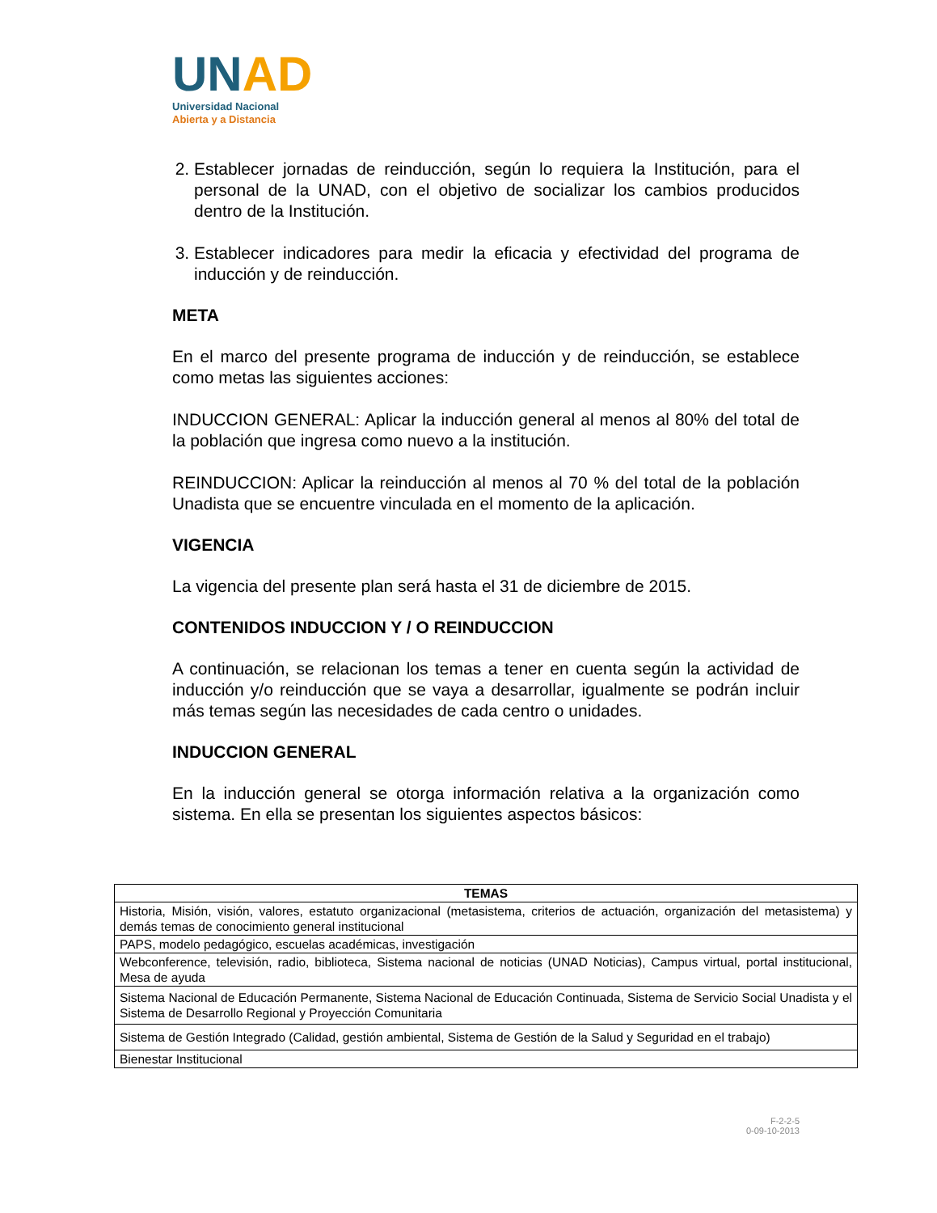UN AD
Universidad Nacional
Abierta y a Distancia
2. Establecer jornadas de reinducción, según lo requiera la Institución, para el personal de la UNAD, con el objetivo de socializar los cambios producidos dentro de la Institución.
3. Establecer indicadores para medir la eficacia y efectividad del programa de inducción y de reinducción.
META
En el marco del presente programa de inducción y de reinducción, se establece como metas las siguientes acciones:
INDUCCION GENERAL: Aplicar la inducción general al menos al 80% del total de la población que ingresa como nuevo a la institución.
REINDUCCION: Aplicar la reinducción al menos al 70 % del total de la población Unadista que se encuentre vinculada en el momento de la aplicación.
VIGENCIA
La vigencia del presente plan será hasta el 31 de diciembre de 2015.
CONTENIDOS INDUCCION Y / O REINDUCCION
A continuación, se relacionan los temas a tener en cuenta según la actividad de inducción y/o reinducción que se vaya a desarrollar, igualmente se podrán incluir más temas según las necesidades de cada centro o unidades.
INDUCCION GENERAL
En la inducción general se otorga información relativa a la organización como sistema. En ella se presentan los siguientes aspectos básicos:
| TEMAS |
| --- |
| Historia, Misión, visión, valores, estatuto organizacional (metasistema, criterios de actuación, organización del metasistema) y demás temas de conocimiento general institucional |
| PAPS, modelo pedagógico, escuelas académicas, investigación |
| Webconference, televisión, radio, biblioteca, Sistema nacional de noticias (UNAD Noticias), Campus virtual, portal institucional, Mesa de ayuda |
| Sistema Nacional de Educación Permanente, Sistema Nacional de Educación Continuada, Sistema de Servicio Social Unadista y el Sistema de Desarrollo Regional y Proyección Comunitaria |
| Sistema de Gestión Integrado (Calidad, gestión ambiental, Sistema de Gestión de la Salud y Seguridad en el trabajo) |
| Bienestar Institucional |
F-2-2-5
0-09-10-2013